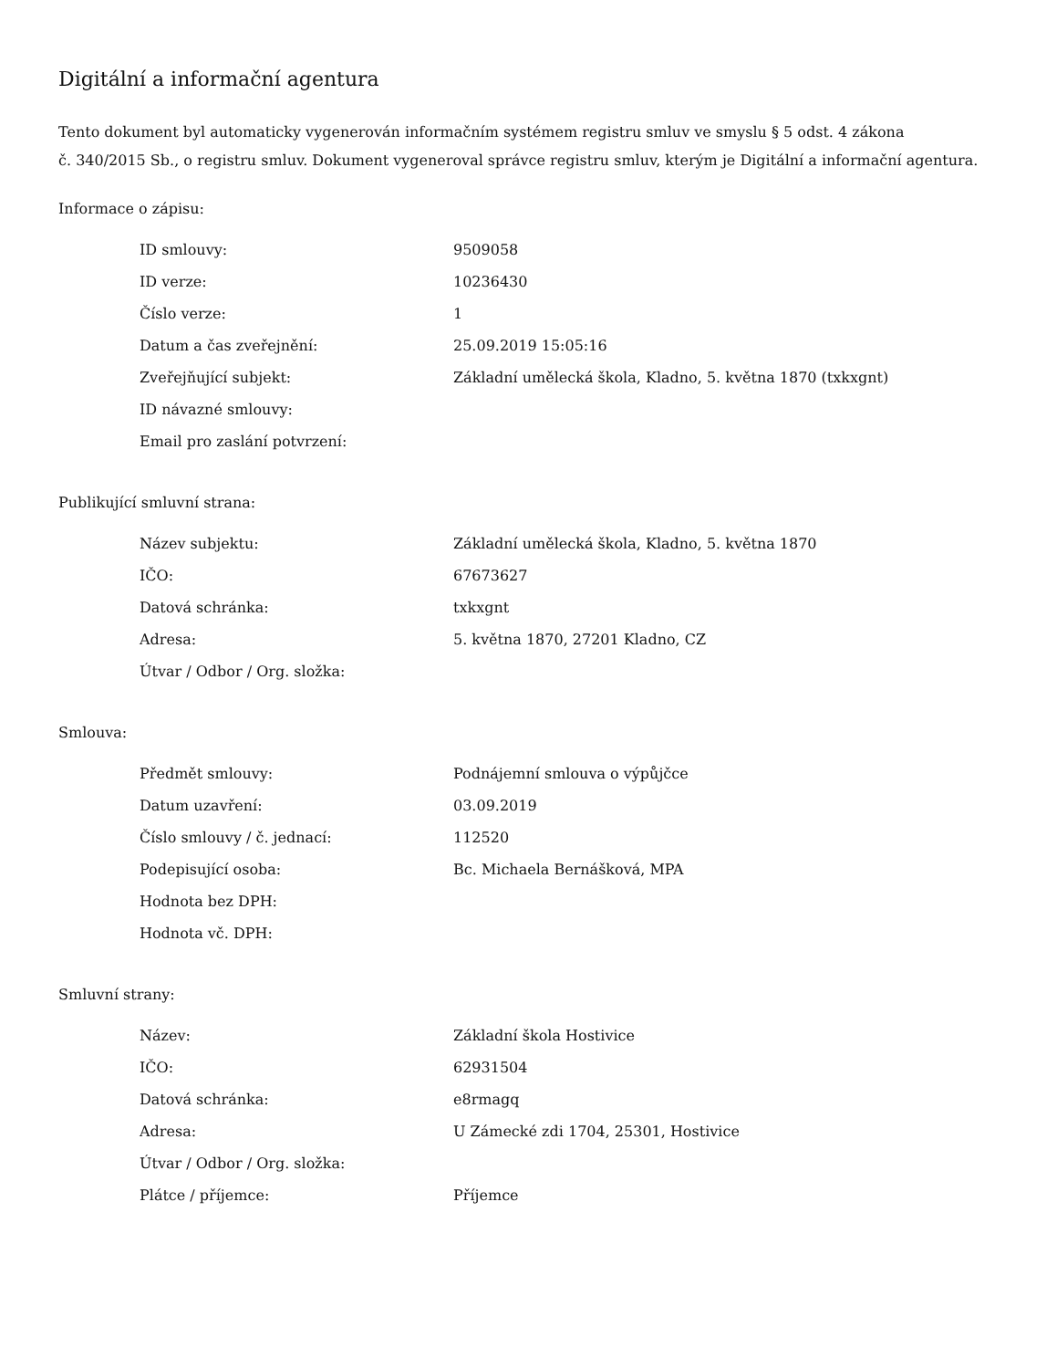Digitální a informační agentura
Tento dokument byl automaticky vygenerován informačním systémem registru smluv ve smyslu § 5 odst. 4 zákona
č. 340/2015 Sb., o registru smluv. Dokument vygeneroval správce registru smluv, kterým je Digitální a informační agentura.
Informace o zápisu:
| ID smlouvy: | 9509058 |
| ID verze: | 10236430 |
| Číslo verze: | 1 |
| Datum a čas zveřejnění: | 25.09.2019 15:05:16 |
| Zveřejňující subjekt: | Základní umělecká škola, Kladno, 5. května 1870 (txkxgnt) |
| ID návazné smlouvy: | |
| Email pro zaslání potvrzení: | |
Publikující smluvní strana:
| Název subjektu: | Základní umělecká škola, Kladno, 5. května 1870 |
| IČO: | 67673627 |
| Datová schránka: | txkxgnt |
| Adresa: | 5. května 1870, 27201 Kladno, CZ |
| Útvar / Odbor / Org. složka: | |
Smlouva:
| Předmět smlouvy: | Podnájemní smlouva o výpůjčce |
| Datum uzavření: | 03.09.2019 |
| Číslo smlouvy / č. jednací: | 112520 |
| Podepisující osoba: | Bc. Michaela Bernášková, MPA |
| Hodnota bez DPH: | |
| Hodnota vč. DPH: | |
Smluvní strany:
| Název: | Základní škola Hostivice |
| IČO: | 62931504 |
| Datová schránka: | e8rmagq |
| Adresa: | U Zámecké zdi 1704, 25301, Hostivice |
| Útvar / Odbor / Org. složka: | |
| Plátce / příjemce: | Příjemce |